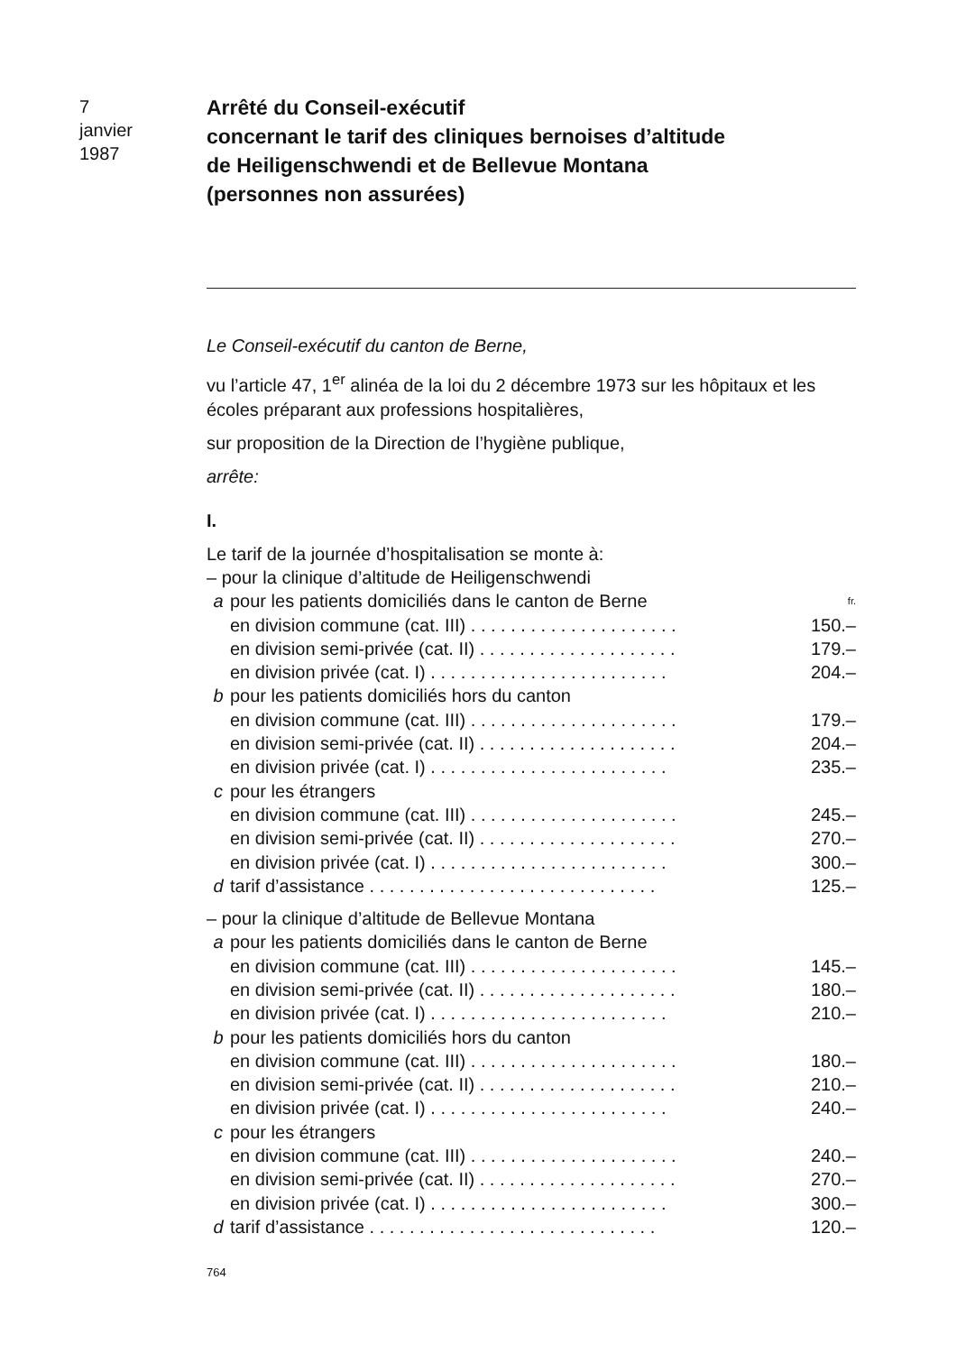7
janvier
1987
Arrêté du Conseil-exécutif
concernant le tarif des cliniques bernoises d’altitude
de Heiligenschwendi et de Bellevue Montana
(personnes non assurées)
Le Conseil-exécutif du canton de Berne,
vu l’article 47, 1<sup>er</sup> alinéa de la loi du 2 décembre 1973 sur les hôpitaux et les écoles préparant aux professions hospitalières,
sur proposition de la Direction de l’hygiène publique,
arrête:
I.
| Le tarif de la journée d’hospitalisation se monte à: | | |
| – pour la clinique d’altitude de Heiligenschwendi | | |
| a | pour les patients domiciliés dans le canton de Berne | fr. |
| | en division commune (cat. III) . . . . . . . . . . . . . . . . . . . . . | 150.– |
| | en division semi-privée (cat. II) . . . . . . . . . . . . . . . . . . . . | 179.– |
| | en division privée (cat. I) . . . . . . . . . . . . . . . . . . . . . . . . | 204.– |
| b | pour les patients domiciliés hors du canton | |
| | en division commune (cat. III) . . . . . . . . . . . . . . . . . . . . . | 179.– |
| | en division semi-privée (cat. II) . . . . . . . . . . . . . . . . . . . . | 204.– |
| | en division privée (cat. I) . . . . . . . . . . . . . . . . . . . . . . . . | 235.– |
| c | pour les étrangers | |
| | en division commune (cat. III) . . . . . . . . . . . . . . . . . . . . . | 245.– |
| | en division semi-privée (cat. II) . . . . . . . . . . . . . . . . . . . . | 270.– |
| | en division privée (cat. I) . . . . . . . . . . . . . . . . . . . . . . . . | 300.– |
| d | tarif d’assistance . . . . . . . . . . . . . . . . . . . . . . . . . . . . . | 125.– |
| – pour la clinique d’altitude de Bellevue Montana | | |
| a | pour les patients domiciliés dans le canton de Berne | |
| | en division commune (cat. III) . . . . . . . . . . . . . . . . . . . . . | 145.– |
| | en division semi-privée (cat. II) . . . . . . . . . . . . . . . . . . . . | 180.– |
| | en division privée (cat. I) . . . . . . . . . . . . . . . . . . . . . . . . | 210.– |
| b | pour les patients domiciliés hors du canton | |
| | en division commune (cat. III) . . . . . . . . . . . . . . . . . . . . . | 180.– |
| | en division semi-privée (cat. II) . . . . . . . . . . . . . . . . . . . . | 210.– |
| | en division privée (cat. I) . . . . . . . . . . . . . . . . . . . . . . . . | 240.– |
| c | pour les étrangers | |
| | en division commune (cat. III) . . . . . . . . . . . . . . . . . . . . . | 240.– |
| | en division semi-privée (cat. II) . . . . . . . . . . . . . . . . . . . . | 270.– |
| | en division privée (cat. I) . . . . . . . . . . . . . . . . . . . . . . . . | 300.– |
| d | tarif d’assistance . . . . . . . . . . . . . . . . . . . . . . . . . . . . . | 120.– |
764